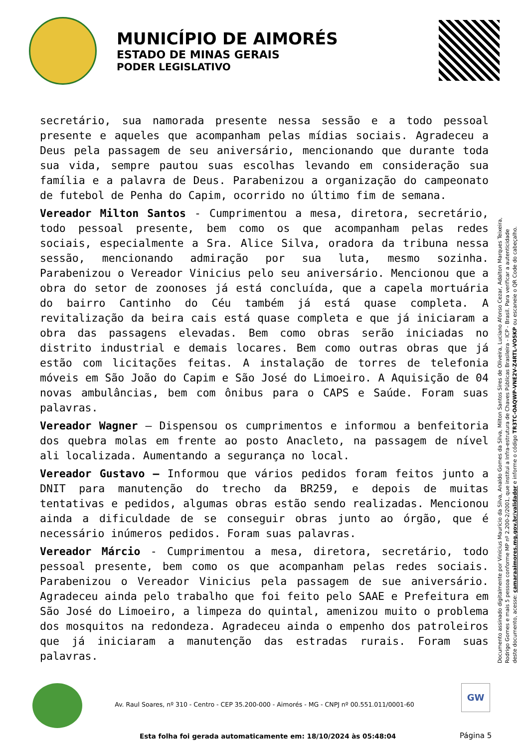MUNICÍPIO DE AIMORÉS
ESTADO DE MINAS GERAIS
PODER LEGISLATIVO
secretário, sua namorada presente nessa sessão e a todo pessoal presente e aqueles que acompanham pelas mídias sociais. Agradeceu a Deus pela passagem de seu aniversário, mencionando que durante toda sua vida, sempre pautou suas escolhas levando em consideração sua família e a palavra de Deus. Parabenizou a organização do campeonato de futebol de Penha do Capim, ocorrido no último fim de semana.
Vereador Milton Santos - Cumprimentou a mesa, diretora, secretário, todo pessoal presente, bem como os que acompanham pelas redes sociais, especialmente a Sra. Alice Silva, oradora da tribuna nessa sessão, mencionando admiração por sua luta, mesmo sozinha. Parabenizou o Vereador Vinicius pelo seu aniversário. Mencionou que a obra do setor de zoonoses já está concluída, que a capela mortuária do bairro Cantinho do Céu também já está quase completa. A revitalização da beira cais está quase completa e que já iniciaram a obra das passagens elevadas. Bem como obras serão iniciadas no distrito industrial e demais locares. Bem como outras obras que já estão com licitações feitas. A instalação de torres de telefonia móveis em São João do Capim e São José do Limoeiro. A Aquisição de 04 novas ambulâncias, bem com ônibus para o CAPS e Saúde. Foram suas palavras.
Vereador Wagner – Dispensou os cumprimentos e informou a benfeitoria dos quebra molas em frente ao posto Anacleto, na passagem de nível ali localizada. Aumentando a segurança no local.
Vereador Gustavo – Informou que vários pedidos foram feitos junto a DNIT para manutenção do trecho da BR259, e depois de muitas tentativas e pedidos, algumas obras estão sendo realizadas. Mencionou ainda a dificuldade de se conseguir obras junto ao órgão, que é necessário inúmeros pedidos. Foram suas palavras.
Vereador Márcio - Cumprimentou a mesa, diretora, secretário, todo pessoal presente, bem como os que acompanham pelas redes sociais. Parabenizou o Vereador Vinicius pela passagem de sue aniversário. Agradeceu ainda pelo trabalho que foi feito pelo SAAE e Prefeitura em São José do Limoeiro, a limpeza do quintal, amenizou muito o problema dos mosquitos na redondeza. Agradeceu ainda o empenho dos patroleiros que já iniciaram a manutenção das estradas rurais. Foram suas palavras.
Documento assinado digitalmente por Vinícius Maurício da Silva, Analdo Gomes da Silva, Milton Santos Sires de Oliveira, Luciano Afonso Cezar, Adalton Marques Teixeira, Rodrigo Gomes e mais 5 pessoa conforme MP nº 2.200-2/2001, que institui a Infra-estrutura de Chaves Públicas Brasileira - ICP - Brasil. Para verificar a autenticidade deste documento, acesse: camaraaimores.mg.gov.br/validador e informe o código TR3TC-OAQWP-VNE2V-Z4RTL-VO5KP ou escaneie o QR Code do cabeçalho.
Av. Raul Soares, nº 310 - Centro - CEP 35.200-000 - Aimorés - MG - CNPJ nº 00.551.011/0001-60
GW
Esta folha foi gerada automaticamente em: 18/10/2024 às 05:48:04
Página 5